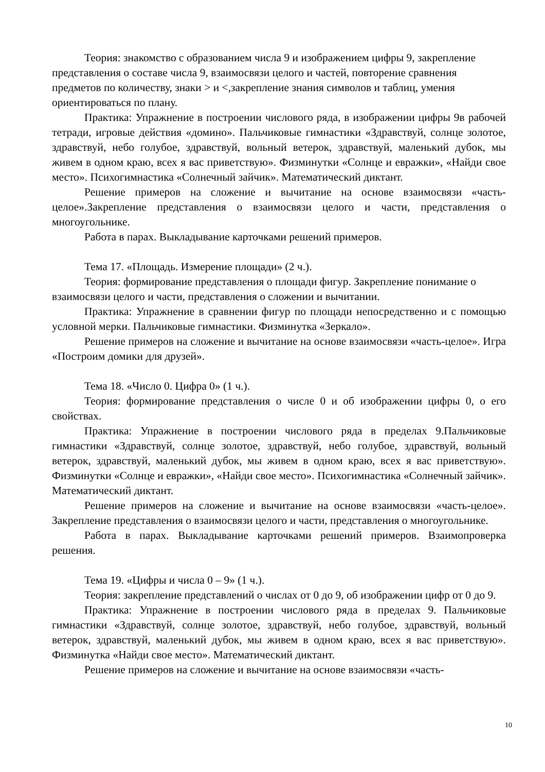Теория: знакомство с образованием числа 9 и изображением цифры 9, закрепление представления о составе числа 9, взаимосвязи целого и частей, повторение сравнения предметов по количеству, знаки > и <,закрепление знания символов и таблиц, умения ориентироваться по плану.
Практика: Упражнение в построении числового ряда, в изображении цифры 9в рабочей тетради, игровые действия «домино». Пальчиковые гимнастики «Здравствуй, солнце золотое, здравствуй, небо голубое, здравствуй, вольный ветерок, здравствуй, маленький дубок, мы живем в одном краю, всех я вас приветствую». Физминутки «Солнце и евражки», «Найди свое место». Психогимнастика «Солнечный зайчик». Математический диктант.
Решение примеров на сложение и вычитание на основе взаимосвязи «часть-целое».Закрепление представления о взаимосвязи целого и части, представления о многоугольнике.
Работа в парах. Выкладывание карточками решений примеров.
Тема 17. «Площадь. Измерение площади» (2 ч.).
Теория: формирование представления о площади фигур. Закрепление понимание о взаимосвязи целого и части, представления о сложении и вычитании.
Практика: Упражнение в сравнении фигур по площади непосредственно и с помощью условной мерки. Пальчиковые гимнастики. Физминутка «Зеркало».
Решение примеров на сложение и вычитание на основе взаимосвязи «часть-целое». Игра «Построим домики для друзей».
Тема 18. «Число 0. Цифра 0» (1 ч.).
Теория: формирование представления о числе 0 и об изображении цифры 0, о его свойствах.
Практика: Упражнение в построении числового ряда в пределах 9.Пальчиковые гимнастики «Здравствуй, солнце золотое, здравствуй, небо голубое, здравствуй, вольный ветерок, здравствуй, маленький дубок, мы живем в одном краю, всех я вас приветствую». Физминутки «Солнце и евражки», «Найди свое место». Психогимнастика «Солнечный зайчик». Математический диктант.
Решение примеров на сложение и вычитание на основе взаимосвязи «часть-целое». Закрепление представления о взаимосвязи целого и части, представления о многоугольнике.
Работа в парах. Выкладывание карточками решений примеров. Взаимопроверка решения.
Тема 19. «Цифры и числа 0 – 9» (1 ч.).
Теория: закрепление представлений о числах от 0 до 9, об изображении цифр от 0 до 9.
Практика: Упражнение в построении числового ряда в пределах 9. Пальчиковые гимнастики «Здравствуй, солнце золотое, здравствуй, небо голубое, здравствуй, вольный ветерок, здравствуй, маленький дубок, мы живем в одном краю, всех я вас приветствую». Физминутка «Найди свое место». Математический диктант.
Решение примеров на сложение и вычитание на основе взаимосвязи «часть-
10